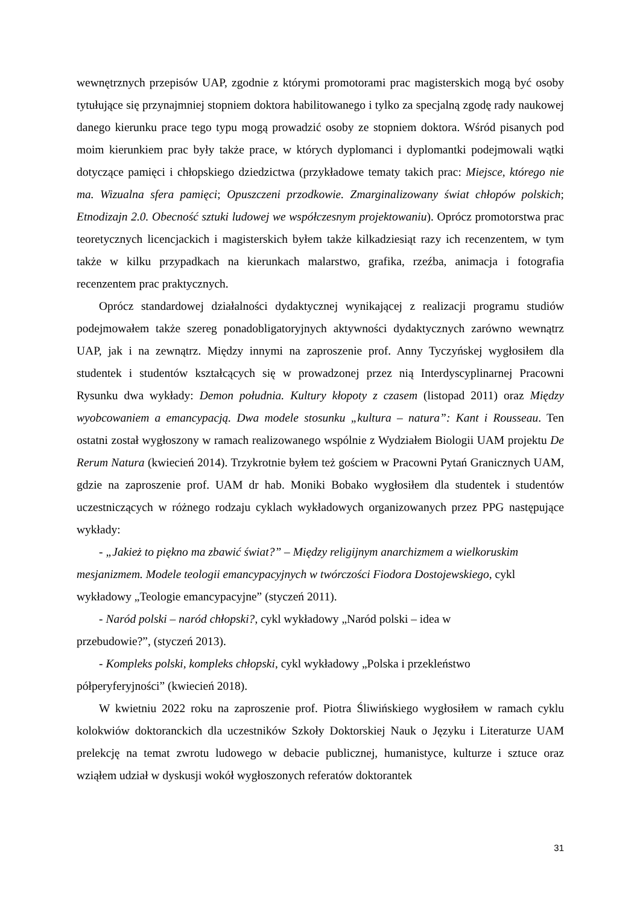wewnętrznych przepisów UAP, zgodnie z którymi promotorami prac magisterskich mogą być osoby tytułujące się przynajmniej stopniem doktora habilitowanego i tylko za specjalną zgodę rady naukowej danego kierunku prace tego typu mogą prowadzić osoby ze stopniem doktora. Wśród pisanych pod moim kierunkiem prac były także prace, w których dyplomanci i dyplomantki podejmowali wątki dotyczące pamięci i chłopskiego dziedzictwa (przykładowe tematy takich prac: Miejsce, którego nie ma. Wizualna sfera pamięci; Opuszczeni przodkowie. Zmarginalizowany świat chłopów polskich; Etnodizajn 2.0. Obecność sztuki ludowej we współczesnym projektowaniu). Oprócz promotorstwa prac teoretycznych licencjackich i magisterskich byłem także kilkadziesiąt razy ich recenzentem, w tym także w kilku przypadkach na kierunkach malarstwo, grafika, rzeźba, animacja i fotografia recenzentem prac praktycznych.
Oprócz standardowej działalności dydaktycznej wynikającej z realizacji programu studiów podejmowałem także szereg ponadobligatoryjnych aktywności dydaktycznych zarówno wewnątrz UAP, jak i na zewnątrz. Między innymi na zaproszenie prof. Anny Tyczyńskej wygłosiłem dla studentek i studentów kształcących się w prowadzonej przez nią Interdyscyplinarnej Pracowni Rysunku dwa wykłady: Demon południa. Kultury kłopoty z czasem (listopad 2011) oraz Między wyobcowaniem a emancypacją. Dwa modele stosunku „kultura – natura”: Kant i Rousseau. Ten ostatni został wygłoszony w ramach realizowanego wspólnie z Wydziałem Biologii UAM projektu De Rerum Natura (kwiecień 2014). Trzykrotnie byłem też gościem w Pracowni Pytań Granicznych UAM, gdzie na zaproszenie prof. UAM dr hab. Moniki Bobako wygłosiłem dla studentek i studentów uczestniczących w różnego rodzaju cyklach wykładowych organizowanych przez PPG następujące wykłady:
- „Jakież to piękno ma zbawić świat?” – Między religijnym anarchizmem a wielkoruskim mesjanizmem. Modele teologii emancypacyjnych w twórczości Fiodora Dostojewskiego, cykl wykładowy „Teologie emancypacyjne” (styczeń 2011).
- Naród polski – naród chłopski?, cykl wykładowy „Naród polski – idea w
przebudowie?”, (styczeń 2013).
- Kompleks polski, kompleks chłopski, cykl wykładowy „Polska i przekleństwo
półperyferyjności” (kwiecień 2018).
W kwietniu 2022 roku na zaproszenie prof. Piotra Śliwińskiego wygłosiłem w ramach cyklu kolokwiów doktoranckich dla uczestników Szkoły Doktorskiej Nauk o Języku i Literaturze UAM prelekcję na temat zwrotu ludowego w debacie publicznej, humanistyce, kulturze i sztuce oraz wziąłem udział w dyskusji wokół wygłoszonych referatów doktorantek
31